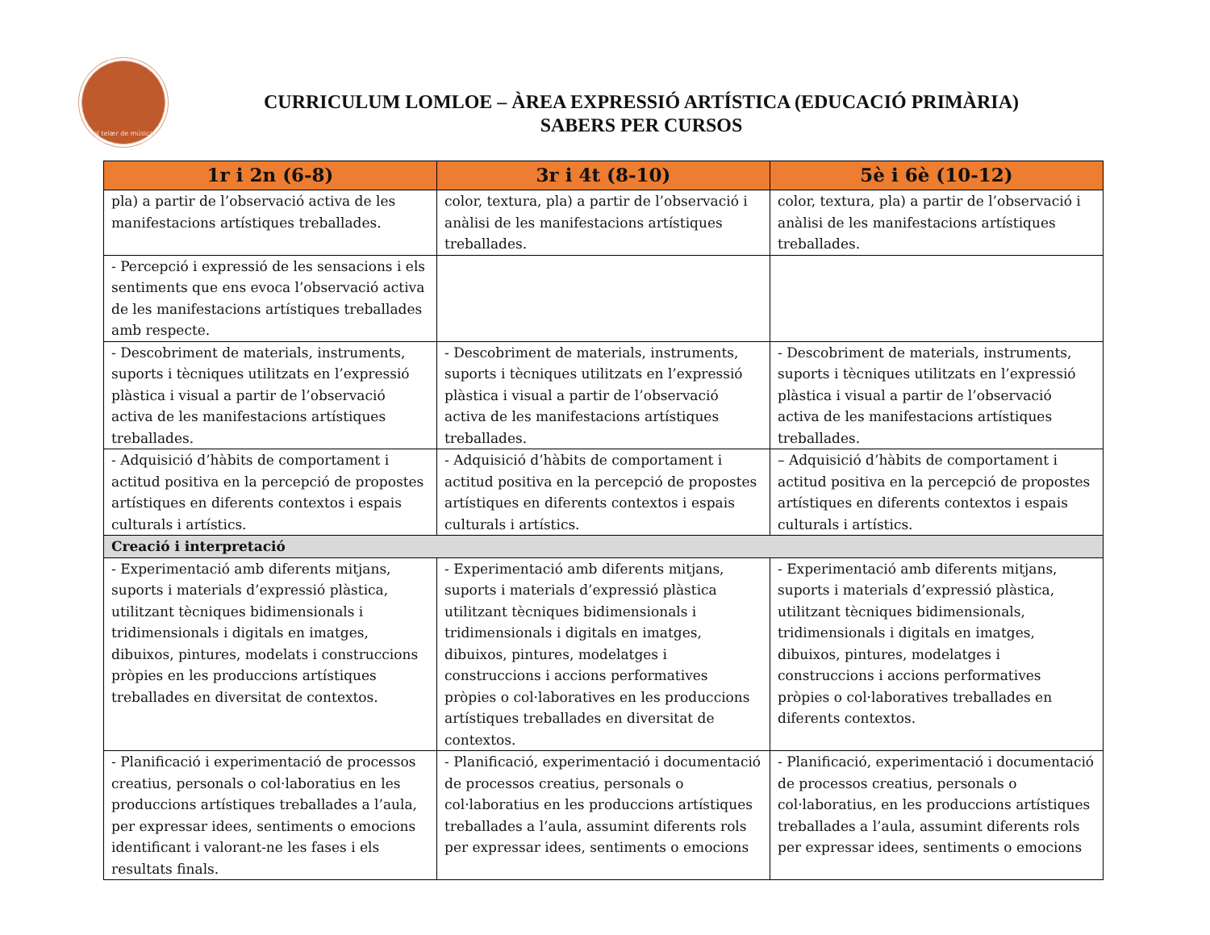el telær de música
CURRICULUM LOMLOE – ÀREA EXPRESSIÓ ARTÍSTICA (EDUCACIÓ PRIMÀRIA)
SABERS PER CURSOS
| 1r i 2n (6-8) | 3r i 4t (8-10) | 5è i 6è (10-12) |
| --- | --- | --- |
| pla) a partir de l’observació activa de les manifestacions artístiques treballades. | color, textura, pla) a partir de l’observació i anàlisi de les manifestacions artístiques treballades. | color, textura, pla) a partir de l’observació i anàlisi de les manifestacions artístiques treballades. |
| - Percepció i expressió de les sensacions i els sentiments que ens evoca l’observació activa de les manifestacions artístiques treballades amb respecte. | | |
| - Descobriment de materials, instruments, suports i tècniques utilitzats en l’expressió plàstica i visual a partir de l’observació activa de les manifestacions artístiques treballades. | - Descobriment de materials, instruments, suports i tècniques utilitzats en l’expressió plàstica i visual a partir de l’observació activa de les manifestacions artístiques treballades. | - Descobriment de materials, instruments, suports i tècniques utilitzats en l’expressió plàstica i visual a partir de l’observació activa de les manifestacions artístiques treballades. |
| - Adquisició d’hàbits de comportament i actitud positiva en la percepció de propostes artístiques en diferents contextos i espais culturals i artístics. | - Adquisició d’hàbits de comportament i actitud positiva en la percepció de propostes artístiques en diferents contextos i espais culturals i artístics. | – Adquisició d’hàbits de comportament i actitud positiva en la percepció de propostes artístiques en diferents contextos i espais culturals i artístics. |
| Creació i interpretació | | |
| - Experimentació amb diferents mitjans, suports i materials d’expressió plàstica, utilitzant tècniques bidimensionals i tridimensionals i digitals en imatges, dibuixos, pintures, modelats i construccions pròpies en les produccions artístiques treballades en diversitat de contextos. | - Experimentació amb diferents mitjans, suports i materials d’expressió plàstica utilitzant tècniques bidimensionals i tridimensionals i digitals en imatges, dibuixos, pintures, modelatges i construccions i accions performatives pròpies o col·laboratives en les produccions artístiques treballades en diversitat de contextos. | - Experimentació amb diferents mitjans, suports i materials d’expressió plàstica, utilitzant tècniques bidimensionals, tridimensionals i digitals en imatges, dibuixos, pintures, modelatges i construccions i accions performatives pròpies o col·laboratives treballades en diferents contextos. |
| - Planificació i experimentació de processos creatius, personals o col·laboratius en les produccions artístiques treballades a l’aula, per expressar idees, sentiments o emocions identificant i valorant-ne les fases i els resultats finals. | - Planificació, experimentació i documentació de processos creatius, personals o col·laboratius en les produccions artístiques treballades a l’aula, assumint diferents rols per expressar idees, sentiments o emocions | - Planificació, experimentació i documentació de processos creatius, personals o col·laboratius, en les produccions artístiques treballades a l’aula, assumint diferents rols per expressar idees, sentiments o emocions |